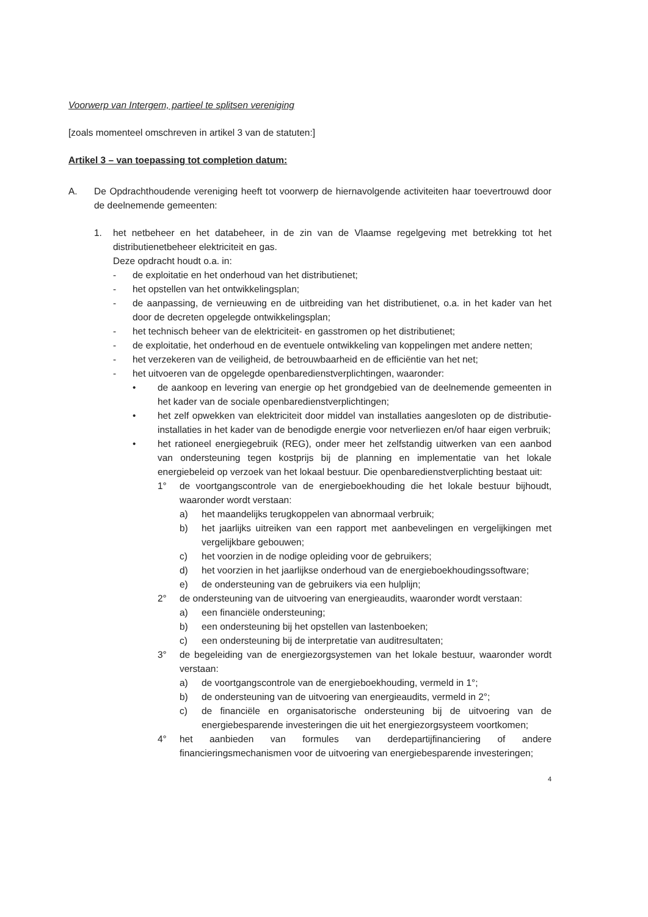Voorwerp van Intergem, partieel te splitsen vereniging
[zoals momenteel omschreven in artikel 3 van de statuten:]
Artikel 3 – van toepassing tot completion datum:
A. De Opdrachthoudende vereniging heeft tot voorwerp de hiernavolgende activiteiten haar toevertrouwd door de deelnemende gemeenten:
1. het netbeheer en het databeheer, in de zin van de Vlaamse regelgeving met betrekking tot het distributienetbeheer elektriciteit en gas.
Deze opdracht houdt o.a. in:
- de exploitatie en het onderhoud van het distributienet;
- het opstellen van het ontwikkelingsplan;
- de aanpassing, de vernieuwing en de uitbreiding van het distributienet, o.a. in het kader van het door de decreten opgelegde ontwikkelingsplan;
- het technisch beheer van de elektriciteit- en gasstromen op het distributienet;
- de exploitatie, het onderhoud en de eventuele ontwikkeling van koppelingen met andere netten;
- het verzekeren van de veiligheid, de betrouwbaarheid en de efficiëntie van het net;
- het uitvoeren van de opgelegde openbaredienstverplichtingen, waaronder:
• de aankoop en levering van energie op het grondgebied van de deelnemende gemeenten in het kader van de sociale openbaredienstverplichtingen;
• het zelf opwekken van elektriciteit door middel van installaties aangesloten op de distributie-installaties in het kader van de benodigde energie voor netverliezen en/of haar eigen verbruik;
• het rationeel energiegebruik (REG), onder meer het zelfstandig uitwerken van een aanbod van ondersteuning tegen kostprijs bij de planning en implementatie van het lokale energiebeleid op verzoek van het lokaal bestuur. Die openbaredienstverplichting bestaat uit:
1° de voortgangscontrole van de energieboekhouding die het lokale bestuur bijhoudt, waaronder wordt verstaan:
a) het maandelijks terugkoppelen van abnormaal verbruik;
b) het jaarlijks uitreiken van een rapport met aanbevelingen en vergelijkingen met vergelijkbare gebouwen;
c) het voorzien in de nodige opleiding voor de gebruikers;
d) het voorzien in het jaarlijkse onderhoud van de energieboekhoudingssoftware;
e) de ondersteuning van de gebruikers via een hulplijn;
2° de ondersteuning van de uitvoering van energieaudits, waaronder wordt verstaan:
a) een financiële ondersteuning;
b) een ondersteuning bij het opstellen van lastenboeken;
c) een ondersteuning bij de interpretatie van auditresultaten;
3° de begeleiding van de energiezorgsystemen van het lokale bestuur, waaronder wordt verstaan:
a) de voortgangscontrole van de energieboekhouding, vermeld in 1°;
b) de ondersteuning van de uitvoering van energieaudits, vermeld in 2°;
c) de financiële en organisatorische ondersteuning bij de uitvoering van de energiebesparende investeringen die uit het energiezorgsysteem voortkomen;
4° het aanbieden van formules van derdepartijfinanciering of andere financieringsmechanismen voor de uitvoering van energiebesparende investeringen;
4